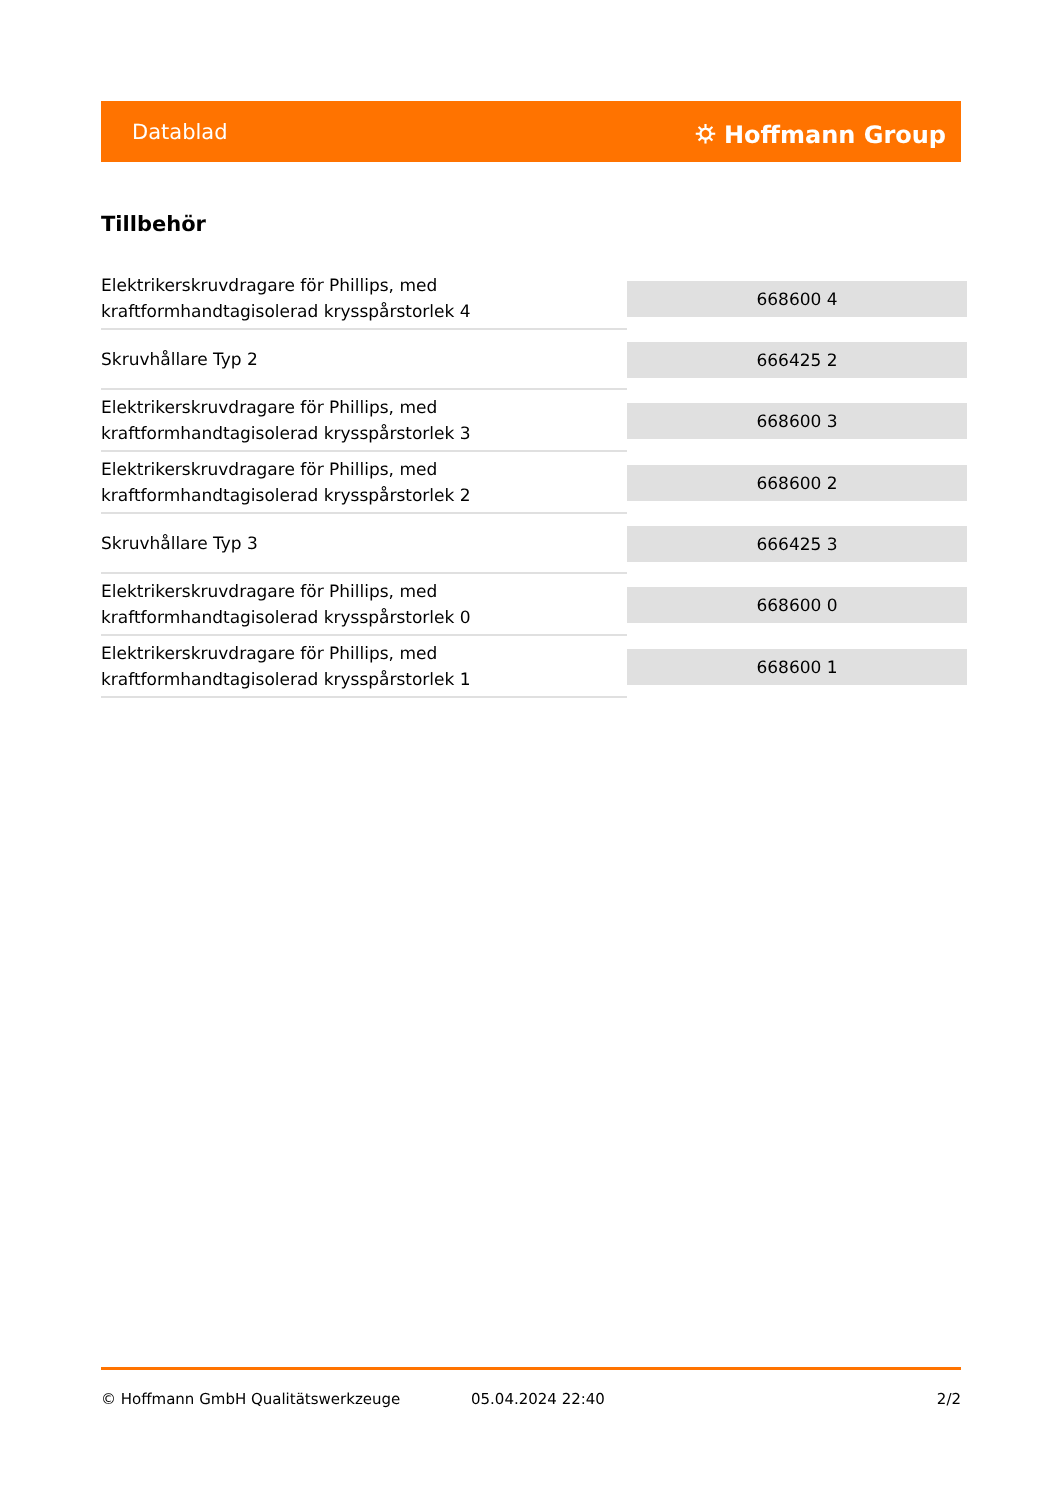Datablad ⛭ Hoffmann Group
Tillbehör
| Elektrikerskruvdragare för Phillips, med kraftformhandtagisolerad krysspårstorlek 4 | 668600 4 |
| Skruvhållare Typ 2 | 666425 2 |
| Elektrikerskruvdragare för Phillips, med kraftformhandtagisolerad krysspårstorlek 3 | 668600 3 |
| Elektrikerskruvdragare för Phillips, med kraftformhandtagisolerad krysspårstorlek 2 | 668600 2 |
| Skruvhållare Typ 3 | 666425 3 |
| Elektrikerskruvdragare för Phillips, med kraftformhandtagisolerad krysspårstorlek 0 | 668600 0 |
| Elektrikerskruvdragare för Phillips, med kraftformhandtagisolerad krysspårstorlek 1 | 668600 1 |
© Hoffmann GmbH Qualitätswerkzeuge 05.04.2024 22:40 2/2